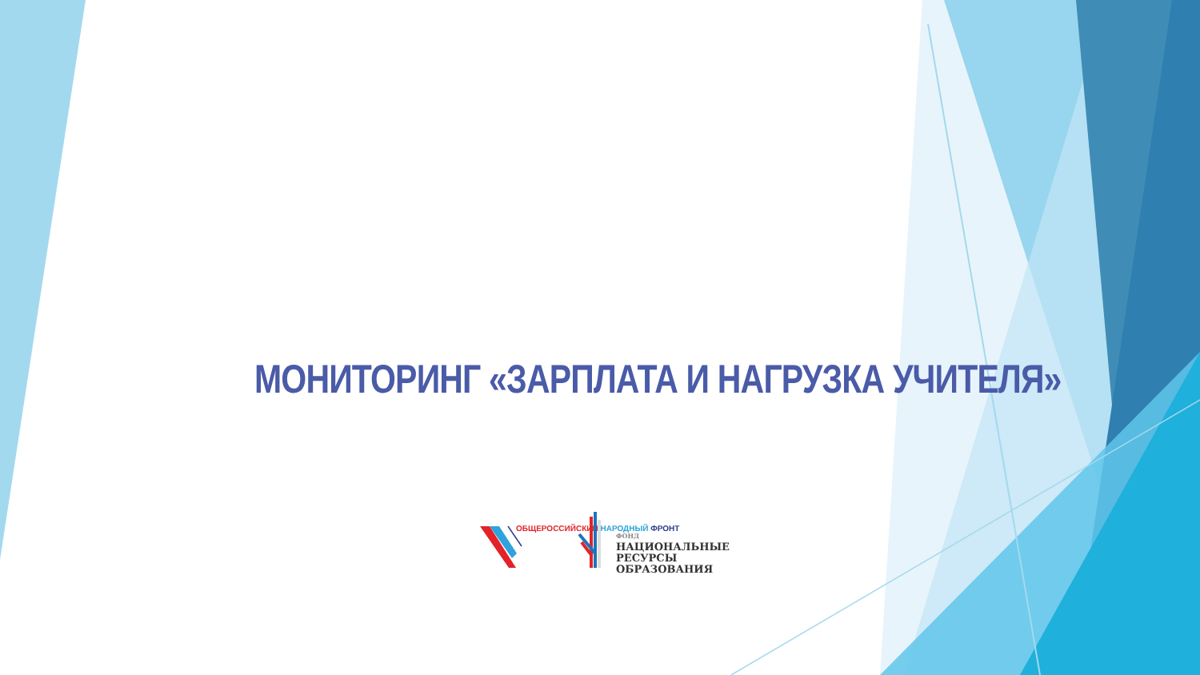МОНИТОРИНГ «ЗАРПЛАТА И НАГРУЗКА УЧИТЕЛЯ»
ОБЩЕРОССИЙСКИЙ НАРОДНЫЙ ФРОНТ
ФОНД
НАЦИОНАЛЬНЫЕ
РЕСУРСЫ
ОБРАЗОВАНИЯ